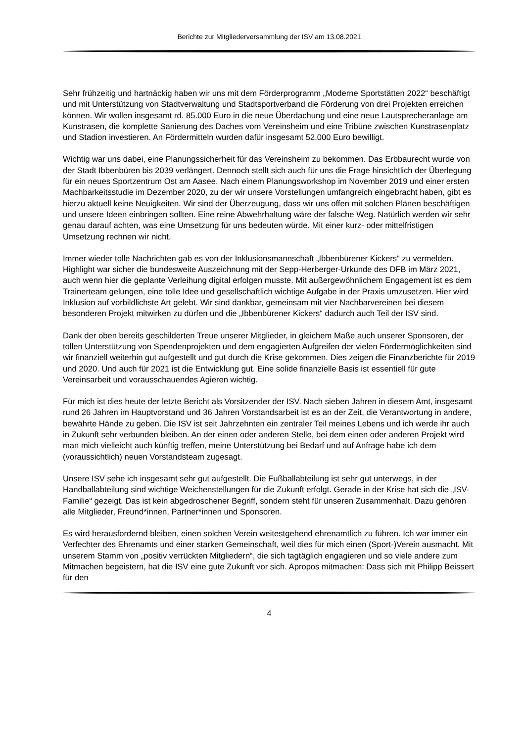Berichte zur Mitgliederversammlung der ISV am 13.08.2021
Sehr frühzeitig und hartnäckig haben wir uns mit dem Förderprogramm „Moderne Sportstätten 2022“ beschäftigt und mit Unterstützung von Stadtverwaltung und Stadtsportverband die Förderung von drei Projekten erreichen können. Wir wollen insgesamt rd. 85.000 Euro in die neue Überdachung und eine neue Lautsprecheranlage am Kunstrasen, die komplette Sanierung des Daches vom Vereinsheim und eine Tribüne zwischen Kunstrasenplatz und Stadion investieren. An Fördermitteln wurden dafür insgesamt 52.000 Euro bewilligt.
Wichtig war uns dabei, eine Planungssicherheit für das Vereinsheim zu bekommen. Das Erbbaurecht wurde von der Stadt Ibbenbüren bis 2039 verlängert. Dennoch stellt sich auch für uns die Frage hinsichtlich der Überlegung für ein neues Sportzentrum Ost am Aasee. Nach einem Planungsworkshop im November 2019 und einer ersten Machbarkeitsstudie im Dezember 2020, zu der wir unsere Vorstellungen umfangreich eingebracht haben, gibt es hierzu aktuell keine Neuigkeiten. Wir sind der Überzeugung, dass wir uns offen mit solchen Plänen beschäftigen und unsere Ideen einbringen sollten. Eine reine Abwehrhaltung wäre der falsche Weg. Natürlich werden wir sehr genau darauf achten, was eine Umsetzung für uns bedeuten würde. Mit einer kurz- oder mittelfristigen Umsetzung rechnen wir nicht.
Immer wieder tolle Nachrichten gab es von der Inklusionsmannschaft „Ibbenbürener Kickers“ zu vermelden. Highlight war sicher die bundesweite Auszeichnung mit der Sepp-Herberger-Urkunde des DFB im März 2021, auch wenn hier die geplante Verleihung digital erfolgen musste. Mit außergewöhnlichem Engagement ist es dem Trainerteam gelungen, eine tolle Idee und gesellschaftlich wichtige Aufgabe in der Praxis umzusetzen. Hier wird Inklusion auf vorbildlichste Art gelebt. Wir sind dankbar, gemeinsam mit vier Nachbarvereinen bei diesem besonderen Projekt mitwirken zu dürfen und die „Ibbenbürener Kickers“ dadurch auch Teil der ISV sind.
Dank der oben bereits geschilderten Treue unserer Mitglieder, in gleichem Maße auch unserer Sponsoren, der tollen Unterstützung von Spendenprojekten und dem engagierten Aufgreifen der vielen Fördermöglichkeiten sind wir finanziell weiterhin gut aufgestellt und gut durch die Krise gekommen. Dies zeigen die Finanzberichte für 2019 und 2020. Und auch für 2021 ist die Entwicklung gut. Eine solide finanzielle Basis ist essentiell für gute Vereinsarbeit und vorausschauendes Agieren wichtig.
Für mich ist dies heute der letzte Bericht als Vorsitzender der ISV. Nach sieben Jahren in diesem Amt, insgesamt rund 26 Jahren im Hauptvorstand und 36 Jahren Vorstandsarbeit ist es an der Zeit, die Verantwortung in andere, bewährte Hände zu geben. Die ISV ist seit Jahrzehnten ein zentraler Teil meines Lebens und ich werde ihr auch in Zukunft sehr verbunden bleiben. An der einen oder anderen Stelle, bei dem einen oder anderen Projekt wird man mich vielleicht auch künftig treffen, meine Unterstützung bei Bedarf und auf Anfrage habe ich dem (voraussichtlich) neuen Vorstandsteam zugesagt.
Unsere ISV sehe ich insgesamt sehr gut aufgestellt. Die Fußballabteilung ist sehr gut unterwegs, in der Handballabteilung sind wichtige Weichenstellungen für die Zukunft erfolgt. Gerade in der Krise hat sich die „ISV-Familie“ gezeigt. Das ist kein abgedroschener Begriff, sondern steht für unseren Zusammenhalt. Dazu gehören alle Mitglieder, Freund*innen, Partner*innen und Sponsoren.
Es wird herausfordernd bleiben, einen solchen Verein weitestgehend ehrenamtlich zu führen. Ich war immer ein Verfechter des Ehrenamts und einer starken Gemeinschaft, weil dies für mich einen (Sport-)Verein ausmacht. Mit unserem Stamm von „positiv verrückten Mitgliedern“, die sich tagtäglich engagieren und so viele andere zum Mitmachen begeistern, hat die ISV eine gute Zukunft vor sich. Apropos mitmachen: Dass sich mit Philipp Beissert für den
4